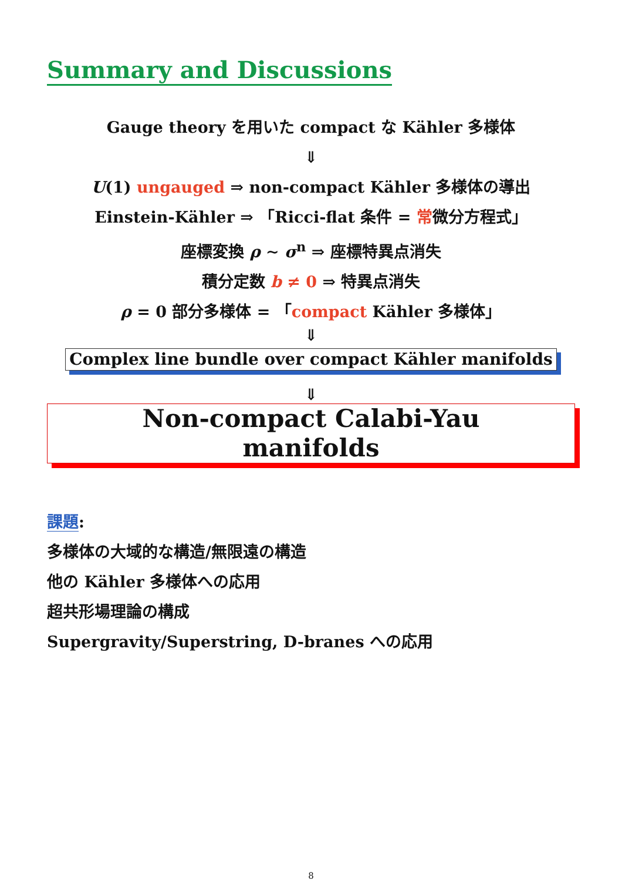Summary and Discussions
Gauge theory を用いた compact な Kähler 多様体
⇓
U(1) ungauged ⇒ non-compact Kähler 多様体の導出
Einstein-Kähler ⇒ 「Ricci-flat 条件 = 常微分方程式」
座標変換 ρ ∼ σ<sup>n</sup> ⇒ 座標特異点消失
積分定数 b ≠ 0 ⇒ 特異点消失
ρ = 0 部分多様体 = 「compact Kähler 多様体」
⇓
Complex line bundle over compact Kähler manifolds
⇓
Non-compact Calabi-Yau manifolds
課題:
多様体の大域的な構造/無限遠の構造
他の Kähler 多様体への応用
超共形場理論の構成
Supergravity/Superstring, D-branes への応用
8